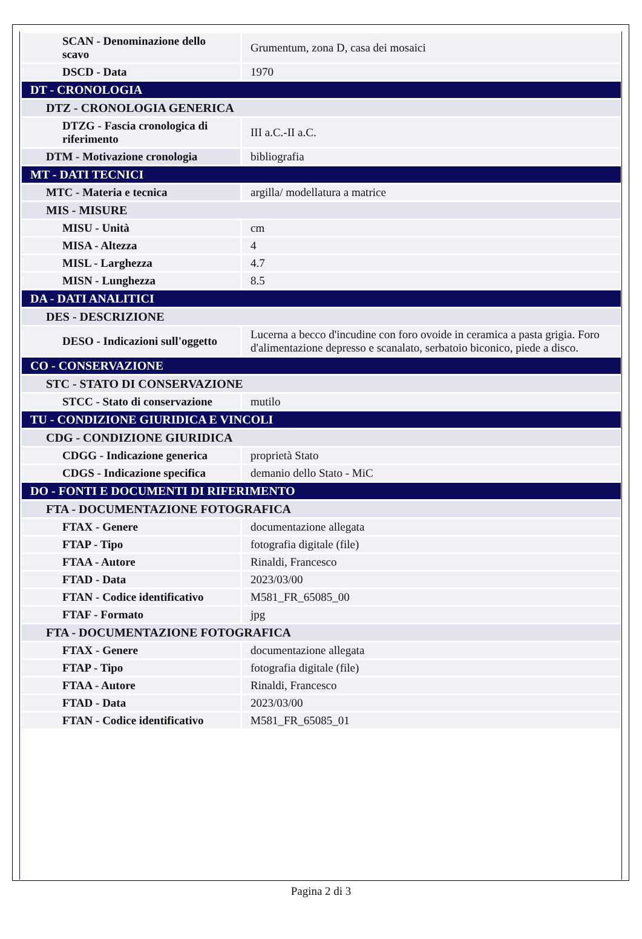| SCAN - Denominazione dello scavo | Grumentum, zona D, casa dei mosaici |
| DSCD - Data | 1970 |
| DT - CRONOLOGIA | |
| DTZ - CRONOLOGIA GENERICA | |
| DTZG - Fascia cronologica di riferimento | III a.C.-II a.C. |
| DTM - Motivazione cronologia | bibliografia |
| MT - DATI TECNICI | |
| MTC - Materia e tecnica | argilla/ modellatura a matrice |
| MIS - MISURE | |
| MISU - Unità | cm |
| MISA - Altezza | 4 |
| MISL - Larghezza | 4.7 |
| MISN - Lunghezza | 8.5 |
| DA - DATI ANALITICI | |
| DES - DESCRIZIONE | |
| DESO - Indicazioni sull'oggetto | Lucerna a becco d'incudine con foro ovoide in ceramica a pasta grigia. Foro d'alimentazione depresso e scanalato, serbatoio biconico, piede a disco. |
| CO - CONSERVAZIONE | |
| STC - STATO DI CONSERVAZIONE | |
| STCC - Stato di conservazione | mutilo |
| TU - CONDIZIONE GIURIDICA E VINCOLI | |
| CDG - CONDIZIONE GIURIDICA | |
| CDGG - Indicazione generica | proprietà Stato |
| CDGS - Indicazione specifica | demanio dello Stato - MiC |
| DO - FONTI E DOCUMENTI DI RIFERIMENTO | |
| FTA - DOCUMENTAZIONE FOTOGRAFICA | |
| FTAX - Genere | documentazione allegata |
| FTAP - Tipo | fotografia digitale (file) |
| FTAA - Autore | Rinaldi, Francesco |
| FTAD - Data | 2023/03/00 |
| FTAN - Codice identificativo | M581_FR_65085_00 |
| FTAF - Formato | jpg |
| FTA - DOCUMENTAZIONE FOTOGRAFICA | |
| FTAX - Genere | documentazione allegata |
| FTAP - Tipo | fotografia digitale (file) |
| FTAA - Autore | Rinaldi, Francesco |
| FTAD - Data | 2023/03/00 |
| FTAN - Codice identificativo | M581_FR_65085_01 |
Pagina 2 di 3